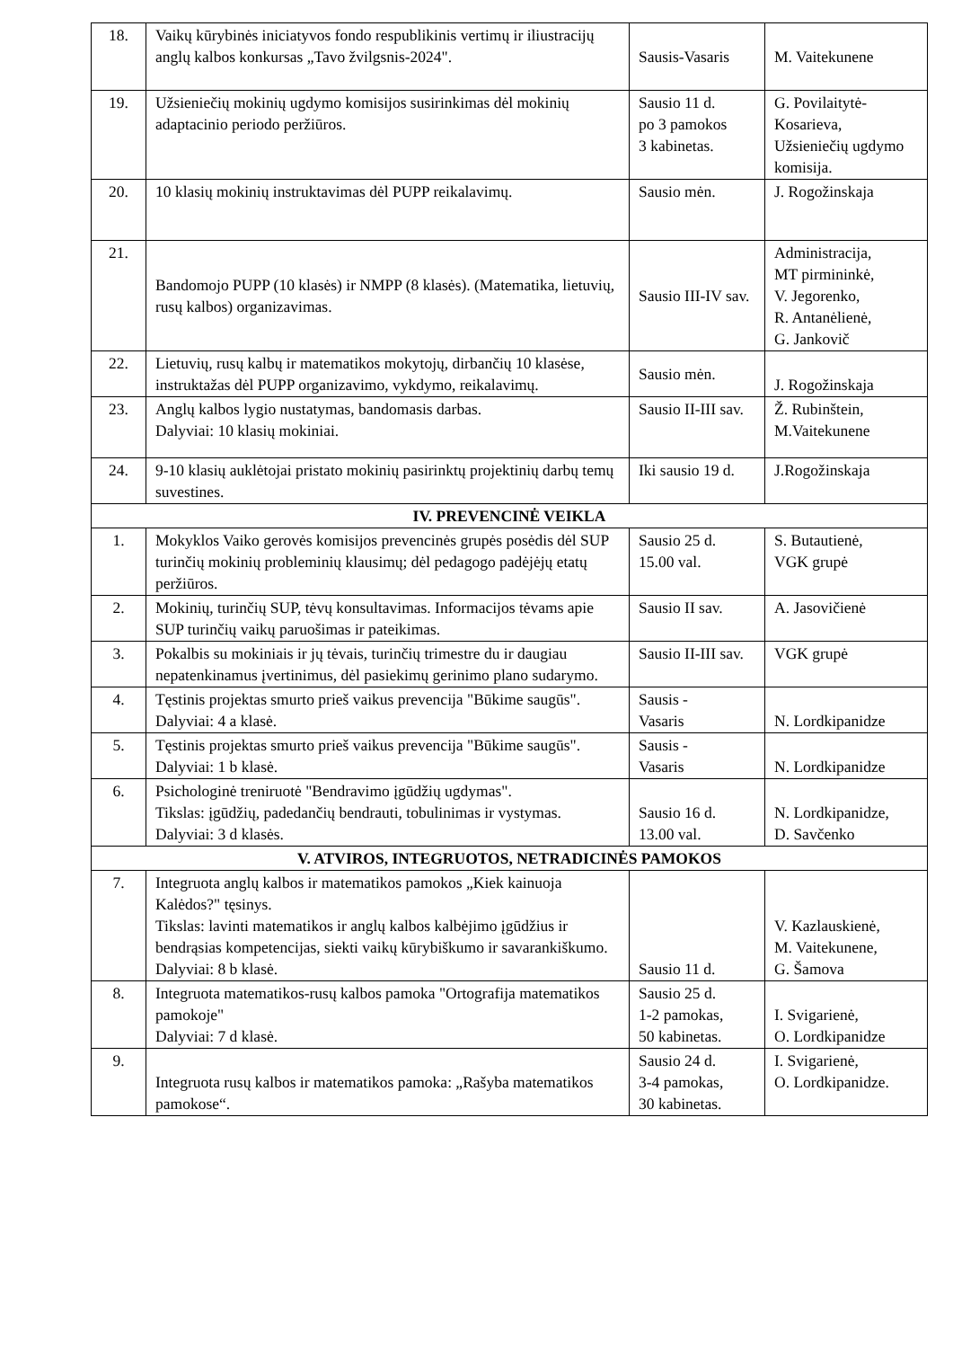| 18. | Vaikų kūrybinės iniciatyvos fondo respublikinis vertimų ir iliustracijų anglų kalbos konkursas „Tavo žvilgsnis-2024". | Sausis-Vasaris | M. Vaitekunene |
| 19. | Užsieniečių mokinių ugdymo komisijos susirinkimas dėl mokinių adaptacinio periodo peržiūros. | Sausio 11 d. po 3 pamokos 3 kabinetas. | G. Povilaitytė-Kosarieva, Užsieniečių ugdymo komisija. |
| 20. | 10 klasių mokinių instruktavimas dėl PUPP reikalavimų. | Sausio mėn. | J. Rogožinskaja |
| 21. | Bandomojo PUPP (10 klasės) ir NMPP (8 klasės). (Matematika, lietuvių, rusų kalbos) organizavimas. | Sausio III-IV sav. | Administracija, MT pirmininkė, V. Jegorenko, R. Antanėlienė, G. Jankovič |
| 22. | Lietuvių, rusų kalbų ir matematikos mokytojų, dirbančių 10 klasėse, instruktažas dėl PUPP organizavimo, vykdymo, reikalavimų. | Sausio mėn. | J. Rogožinskaja |
| 23. | Anglų kalbos lygio nustatymas, bandomasis darbas. Dalyviai: 10 klasių mokiniai. | Sausio II-III sav. | Ž. Rubinštein, M.Vaitekunene |
| 24. | 9-10 klasių auklėtojai pristato mokinių pasirinktų projektinių darbų temų suvestines. | Iki sausio 19 d. | J.Rogožinskaja |
| IV. PREVENCINĖ VEIKLA | | | |
| 1. | Mokyklos Vaiko gerovės komisijos prevencinės grupės posėdis dėl SUP turinčių mokinių probleminių klausimų; dėl pedagogo padėjėjų etatų peržiūros. | Sausio 25 d. 15.00 val. | S. Butautienė, VGK grupė |
| 2. | Mokinių, turinčių SUP, tėvų konsultavimas. Informacijos tėvams apie SUP turinčių vaikų paruošimas ir pateikimas. | Sausio II sav. | A. Jasovičienė |
| 3. | Pokalbis su mokiniais ir jų tėvais, turinčių trimestre du ir daugiau nepatenkinamus įvertinimus, dėl pasiekimų gerinimo plano sudarymo. | Sausio II-III sav. | VGK grupė |
| 4. | Tęstinis projektas smurto prieš vaikus prevencija "Būkime saugūs". Dalyviai: 4 a klasė. | Sausis - Vasaris | N. Lordkipanidze |
| 5. | Tęstinis projektas smurto prieš vaikus prevencija "Būkime saugūs". Dalyviai: 1 b klasė. | Sausis - Vasaris | N. Lordkipanidze |
| 6. | Psichologinė treniruotė "Bendravimo įgūdžių ugdymas". Tikslas: įgūdžių, padedančių bendrauti, tobulinimas ir vystymas. Dalyviai: 3 d klasės. | Sausio 16 d. 13.00 val. | N. Lordkipanidze, D. Savčenko |
| V. ATVIROS, INTEGRUOTOS, NETRADICINĖS PAMOKOS | | | |
| 7. | Integruota anglų kalbos ir matematikos pamokos „Kiek kainuoja Kalėdos?" tęsinys. Tikslas: lavinti matematikos ir anglų kalbos kalbėjimo įgūdžius ir bendrąsias kompetencijas, siekti vaikų kūrybiškumo ir savarankiškumo. Dalyviai: 8 b klasė. | Sausio 11 d. | V. Kazlauskienė, M. Vaitekunene, G. Šamova |
| 8. | Integruota matematikos-rusų kalbos pamoka "Ortografija matematikos pamokoje" Dalyviai: 7 d klasė. | Sausio 25 d. 1-2 pamokas, 50 kabinetas. | I. Svigarienė, O. Lordkipanidze |
| 9. | Integruota rusų kalbos ir matematikos pamoka: „Rašyba matematikos pamokose“. | Sausio 24 d. 3-4 pamokas, 30 kabinetas. | I. Svigarienė, O. Lordkipanidze. |